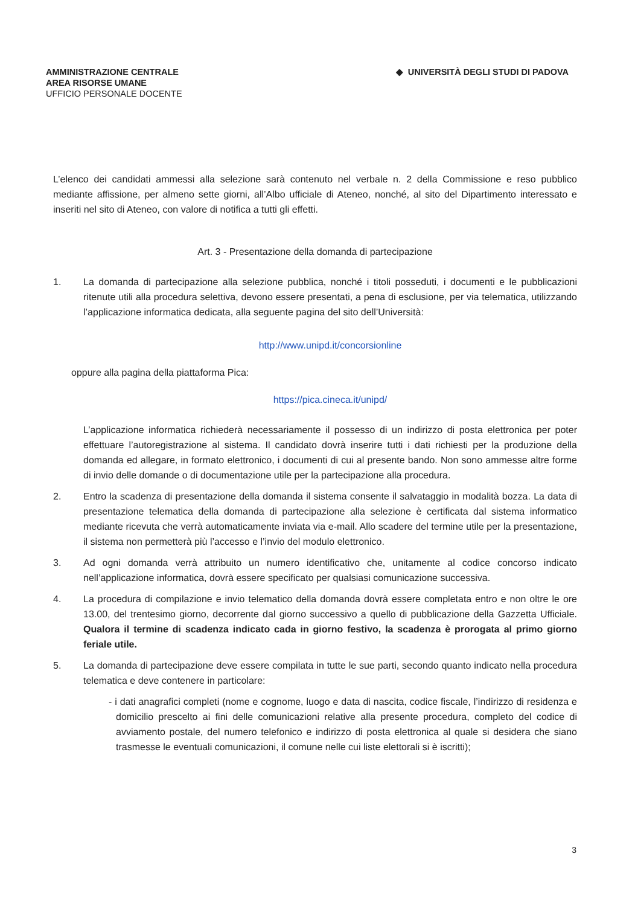AMMINISTRAZIONE CENTRALE
AREA RISORSE UMANE
UFFICIO PERSONALE DOCENTE
◆ UNIVERSITÀ DEGLI STUDI DI PADOVA
L’elenco dei candidati ammessi alla selezione sarà contenuto nel verbale n. 2 della Commissione e reso pubblico mediante affissione, per almeno sette giorni, all’Albo ufficiale di Ateneo, nonché, al sito del Dipartimento interessato e inseriti nel sito di Ateneo, con valore di notifica a tutti gli effetti.
Art. 3 - Presentazione della domanda di partecipazione
1. La domanda di partecipazione alla selezione pubblica, nonché i titoli posseduti, i documenti e le pubblicazioni ritenute utili alla procedura selettiva, devono essere presentati, a pena di esclusione, per via telematica, utilizzando l’applicazione informatica dedicata, alla seguente pagina del sito dell’Università:
http://www.unipd.it/concorsionline
oppure alla pagina della piattaforma Pica:
https://pica.cineca.it/unipd/
L’applicazione informatica richiederà necessariamente il possesso di un indirizzo di posta elettronica per poter effettuare l’autoregistrazione al sistema. Il candidato dovrà inserire tutti i dati richiesti per la produzione della domanda ed allegare, in formato elettronico, i documenti di cui al presente bando. Non sono ammesse altre forme di invio delle domande o di documentazione utile per la partecipazione alla procedura.
2. Entro la scadenza di presentazione della domanda il sistema consente il salvataggio in modalità bozza. La data di presentazione telematica della domanda di partecipazione alla selezione è certificata dal sistema informatico mediante ricevuta che verrà automaticamente inviata via e-mail. Allo scadere del termine utile per la presentazione, il sistema non permetterà più l’accesso e l’invio del modulo elettronico.
3. Ad ogni domanda verrà attribuito un numero identificativo che, unitamente al codice concorso indicato nell’applicazione informatica, dovrà essere specificato per qualsiasi comunicazione successiva.
4. La procedura di compilazione e invio telematico della domanda dovrà essere completata entro e non oltre le ore 13.00, del trentesimo giorno, decorrente dal giorno successivo a quello di pubblicazione della Gazzetta Ufficiale. Qualora il termine di scadenza indicato cada in giorno festivo, la scadenza è prorogata al primo giorno feriale utile.
5. La domanda di partecipazione deve essere compilata in tutte le sue parti, secondo quanto indicato nella procedura telematica e deve contenere in particolare:
- i dati anagrafici completi (nome e cognome, luogo e data di nascita, codice fiscale, l’indirizzo di residenza e domicilio prescelto ai fini delle comunicazioni relative alla presente procedura, completo del codice di avviamento postale, del numero telefonico e indirizzo di posta elettronica al quale si desidera che siano trasmesse le eventuali comunicazioni, il comune nelle cui liste elettorali si è iscritti);
3